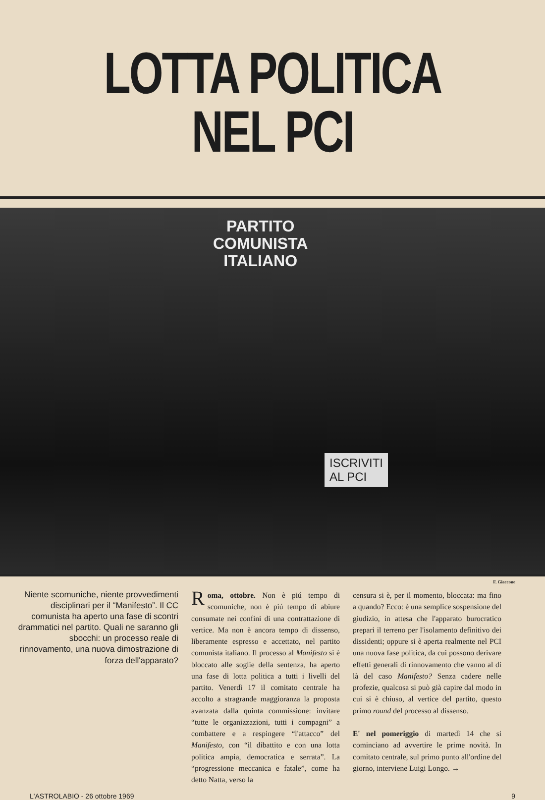LOTTA POLITICA NEL PCI
PARTITO
COMUNISTA
ITALIANO
ISCRIVITI
AL PCI
F. Giaccone
Niente scomuniche, niente provvedimenti disciplinari per il “Manifesto”. Il CC comunista ha aperto una fase di scontri drammatici nel partito. Quali ne saranno gli sbocchi: un processo reale di rinnovamento, una nuova dimostrazione di forza dell'apparato?
Roma, ottobre. Non è piú tempo di scomuniche, non è piú tempo di abiure consumate nei confini di una contrattazione di vertice. Ma non è ancora tempo di dissenso, liberamente espresso e accettato, nel partito comunista italiano. Il processo al Manifesto si è bloccato alle soglie della sentenza, ha aperto una fase di lotta politica a tutti i livelli del partito. Venerdì 17 il comitato centrale ha accolto a stragrande maggioranza la proposta avanzata dalla quinta commissione: invitare “tutte le organizzazioni, tutti i compagni” a combattere e a respingere “l'attacco” del Manifesto, con “il dibattito e con una lotta politica ampia, democratica e serrata”. La “progressione meccanica e fatale”, come ha detto Natta, verso la
censura si è, per il momento, bloccata: ma fino a quando? Ecco: è una semplice sospensione del giudizio, in attesa che l'apparato burocratico prepari il terreno per l'isolamento definitivo dei dissidenti; oppure si è aperta realmente nel PCI una nuova fase politica, da cui possono derivare effetti generali di rinnovamento che vanno al di là del caso Manifesto? Senza cadere nelle profezie, qualcosa si può già capire dal modo in cui si è chiuso, al vertice del partito, questo primo round del processo al dissenso.
E' nel pomeriggio di martedì 14 che si cominciano ad avvertire le prime novità. In comitato centrale, sul primo punto all'ordine del giorno, interviene Luigi Longo. →
L'ASTROLABIO - 26 ottobre 1969 9